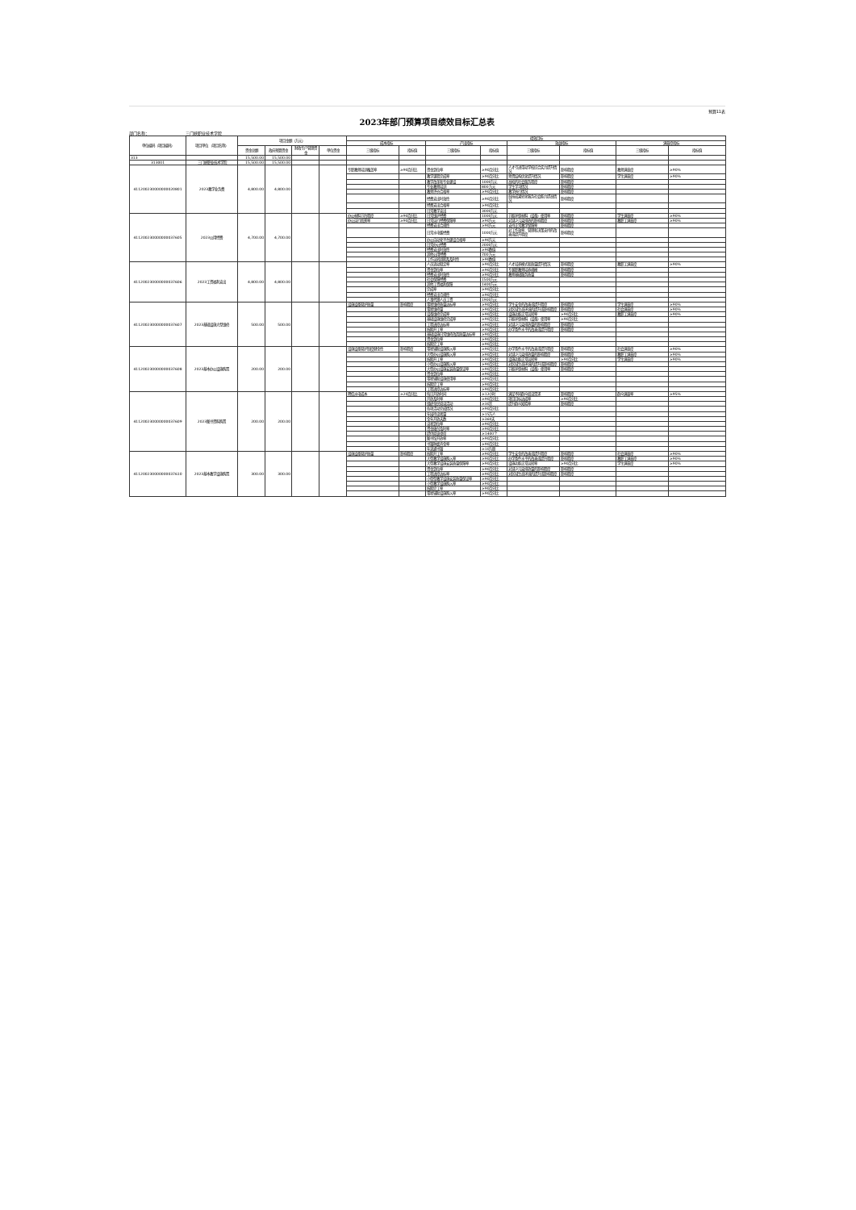预算11表
2023年部门预算项目绩效目标汇总表
部门名称： 三门峡职业技术学院
| 单位编码（项目编码） | 项目单位 （项目名称） | 项目金额（万元） | | | | 绩效目标 | | | | | | | |
| --- | --- | --- | --- | --- | --- | --- | --- | --- | --- | --- | --- | --- | --- |
| | | | | | | 成本指标 | | 产出指标 | | 效益指标 | | 满意度指标 | |
| | | 资金总额 | 政府预算资金 | 财政专户管理资金 | 单位资金 | 三级指标 | 指标值 | 三级指标 | 指标值 | 三级指标 | 指标值 | 三级指标 | 指标值 |
| 313 | | 15,500.00 | 15,500.00 | | | | | | | | | | |
| 313001 | 三门峡职业技术学院 | 15,500.00 | 15,500.00 | | | | | | | | | | |
| 411200230000000020801 | 2023教学业务费 | 4,800.00 | 4,800.00 | | | 专职教师培训覆盖率 | ≥90百分比 | 资金到位率 | ≥90百分比 | 人才引进带动学校综合实力提升情况 | 影响程度 | 教师满意度 | ≥90% |
| | | | | | | | | 教学课程完成率 | ≥90百分比 | 师资结构优化提升情况 | 影响程度 | 学生满意度 | ≥90% |
| | | | | | | | | 教学改革和专业建设 | 1000万元 | 高校的社会服务程度 | 影响程度 | | |
| | | | | | | | | 专业教师培训 | 800万元 | 学生学习情况 | 影响程度 | | |
| | | | | | | | | 教师评价合格率 | ≥90百分比 | 教学执行情况 | 影响程度 | | |
| | | | | | | | | 经费支出时效性 | ≥90百分比 | 科技成果转化服务社会能力提高情况 | 影响程度 | | |
| | | | | | | | | 经费支出合格率 | ≥90百分比 | | | | |
| | | | | | | | | 日常教学支出 | 3000万元 | | | | |
| 411200230000000037605 | 2023公用经费 | 4,700.00 | 4,700.00 | | | 办公材料节约程度 | ≥90百分比 | 日常维护经费 | 1000万元 | 节能环保材料（设备）使用率 | 影响程度 | 学生满意度 | ≥90% |
| | | | | | | 办公运行统筹率 | ≥90百分比 | 日常运行经费保障率 | ≥90万元 | 对减少污染排放的影响程度 | 影响程度 | 教职工满意度 | ≥90% |
| | | | | | | | | 经费支出合规性 | ≥90万元 | 支持正常教学保障率 | 影响程度 | | |
| | | | | | | | | 日常水电暖经费 | 1000万元 | 对工作效率、管理和决策支持的改善或提升程度 | 影响程度 | | |
| | | | | | | | | 办公自动化平台建设合格率 | ≥90万元 | | | | |
| | | | | | | | | 日常办公经费 | 2000万元 | | | | |
| | | | | | | | | 经费支出时效性 | ≥90数值 | | | | |
| | | | | | | | | 其他公用经费 | 700万元 | | | | |
| | | | | | | | | 工作运转周期及及时性 | ≥90数值 | | | | |
| 411200230000000037606 | 2023工资福利支出 | 4,800.00 | 4,800.00 | | | | | 人员流动稳定率 | ≥90百分比 | 人才培养模式和质量提升情况 | 影响程度 | 教职工满意度 | ≥90% |
| | | | | | | | | 资金到位率 | ≥90百分比 | 专兼职教师培养规模 | 影响程度 | | |
| | | | | | | | | 经费支出时效性 | ≥90百分比 | 教师基础服务质量 | 影响程度 | | |
| | | | | | | | | 社会保障经费 | 1500万元 | | | | |
| | | | | | | | | 其他工资福利保障 | 1400万元 | | | | |
| | | | | | | | | 完成率 | ≥90百分比 | | | | |
| | | | | | | | | 经费支出合规性 | ≥90百分比 | | | | |
| | | | | | | | | 人事代理人员工资 | 1900万元 | | | | |
| 411200230000000037607 | 2023基础设施大型维修 | 500.00 | 500.00 | | | 设施设备管护质量 | 影响程度 | 零星维修质量达标率 | ≥90百分比 | 学生安全的改善或提升程度 | 影响程度 | 学生满意度 | ≥90% |
| | | | | | | | | 零星维修量 | ≥90百分比 | 对区域生态环境的提升或影响程度 | 影响程度 | 社会满意度 | ≥90% |
| | | | | | | | | 设备维修完成率 | ≥90百分比 | 设施功能正常运转率 | ≥90百分比 | 教职工满意度 | ≥90% |
| | | | | | | | | 基础设施维修完成率 | ≥90百分比 | 节能环保材料（设备）使用率 | ≥90百分比 | | |
| | | | | | | | | 工程进度达标率 | ≥90百分比 | 对减少污染排放量的影响程度 | 影响程度 | | |
| | | | | | | | | 按期开工率 | ≥90百分比 | 办学条件水平的改善或提升程度 | 影响程度 | | |
| | | | | | | | | 基础设施日常维修改造质量达标率 | ≥90百分比 | | | | |
| | | | | | | | | 资金到位率 | ≥90百分比 | | | | |
| | | | | | | | | 按期完工率 | ≥90百分比 | | | | |
| 411200230000000037608 | 2023基本办公设施购置 | 200.00 | 200.00 | | | 设施设备管护制度健全性 | 影响程度 | 零星辅助设施购入率 | ≥90百分比 | 办学条件水平的改善或提升程度 | 影响程度 | 社会满意度 | ≥90% |
| | | | | | | | | 大型办公设施购入率 | ≥90百分比 | 对减少污染排放量的影响程度 | 影响程度 | 教职工满意度 | ≥90% |
| | | | | | | | | 按期开工率 | ≥90百分比 | 设施功能正常运转率 | ≥90百分比 | 学生满意度 | ≥90% |
| | | | | | | | | 小型办公设施购入率 | ≥90百分比 | 对区域生态环境的提升或影响程度 | 影响程度 | | |
| | | | | | | | | 大型办公设施安装质量保证率 | ≥90百分比 | 节能环保材料（设备）使用率 | 影响程度 | | |
| | | | | | | | | 资金到位率 | ≥90百分比 | | | | |
| | | | | | | | | 零星辅助设施使用率 | ≥90百分比 | | | | |
| | | | | | | | | 按期完工率 | ≥90百分比 | | | | |
| | | | | | | | | 工程进度达标率 | ≥90百分比 | | | | |
| 411200230000000037609 | 2023图书资料购置 | 200.00 | 200.00 | | | 降低水电成本 | ≥20百分比 | 每日开放时间 | ≥12小时 | 满足不同群众阅读需求 | 影响程度 | 群众满意率 | ≥95% |
| | | | | | | | | 开放及时率 | ≥90百分比 | 项目目标达成率 | ≥90百分比 | | |
| | | | | | | | | 组织全民阅读活动 | ≥30次 | 提升群众知晓率 | 影响程度 | | |
| | | | | | | | | 各项活动完成情况 | ≥90百分比 | | | | |
| | | | | | | | | 年接待读者量 | ≥15万人 | | | | |
| | | | | | | | | 全年开放天数 | ≥360天 | | | | |
| | | | | | | | | 读者到位率 | ≥90百分比 | | | | |
| | | | | | | | | 资金拨付及时率 | ≥90百分比 | | | | |
| | | | | | | | | 提供阅览桌席 | ≥1400个 | | | | |
| | | | | | | | | 图书馆开放率 | ≥90百分比 | | | | |
| | | | | | | | | 书籍种类齐全率 | ≥90百分比 | | | | |
| | | | | | | | | 年流通书籍 | ≥10万册 | | | | |
| 411200230000000037610 | 2023基本教学设施购置 | 300.00 | 300.00 | | | 设施设备管护质量 | 影响程度 | 按期开工率 | ≥90百分比 | 学生安全的改善或提升程度 | 影响程度 | 社会满意度 | ≥90% |
| | | | | | | | | 大型教学设施购入率 | ≥90百分比 | 办学条件水平的改善或提升程度 | 影响程度 | 教职工满意度 | ≥90% |
| | | | | | | | | 大型教学设施安装质量保障率 | ≥90百分比 | 设施功能正常运转率 | ≥90百分比 | 学生满意度 | ≥90% |
| | | | | | | | | 资金到位率 | ≥90百分比 | 对减少污染排放量的影响程度 | 影响程度 | | |
| | | | | | | | | 工程进度达标率 | ≥90百分比 | 对区域生态环境的提升或影响程度 | 影响程度 | | |
| | | | | | | | | 小型型教学设施安装质量保证率 | ≥90百分比 | | | | |
| | | | | | | | | 小型教学设施购入率 | ≥90百分比 | | | | |
| | | | | | | | | 按期完工率 | ≥90百分比 | | | | |
| | | | | | | | | 零星辅助设施购入率 | ≥90百分比 | | | | |